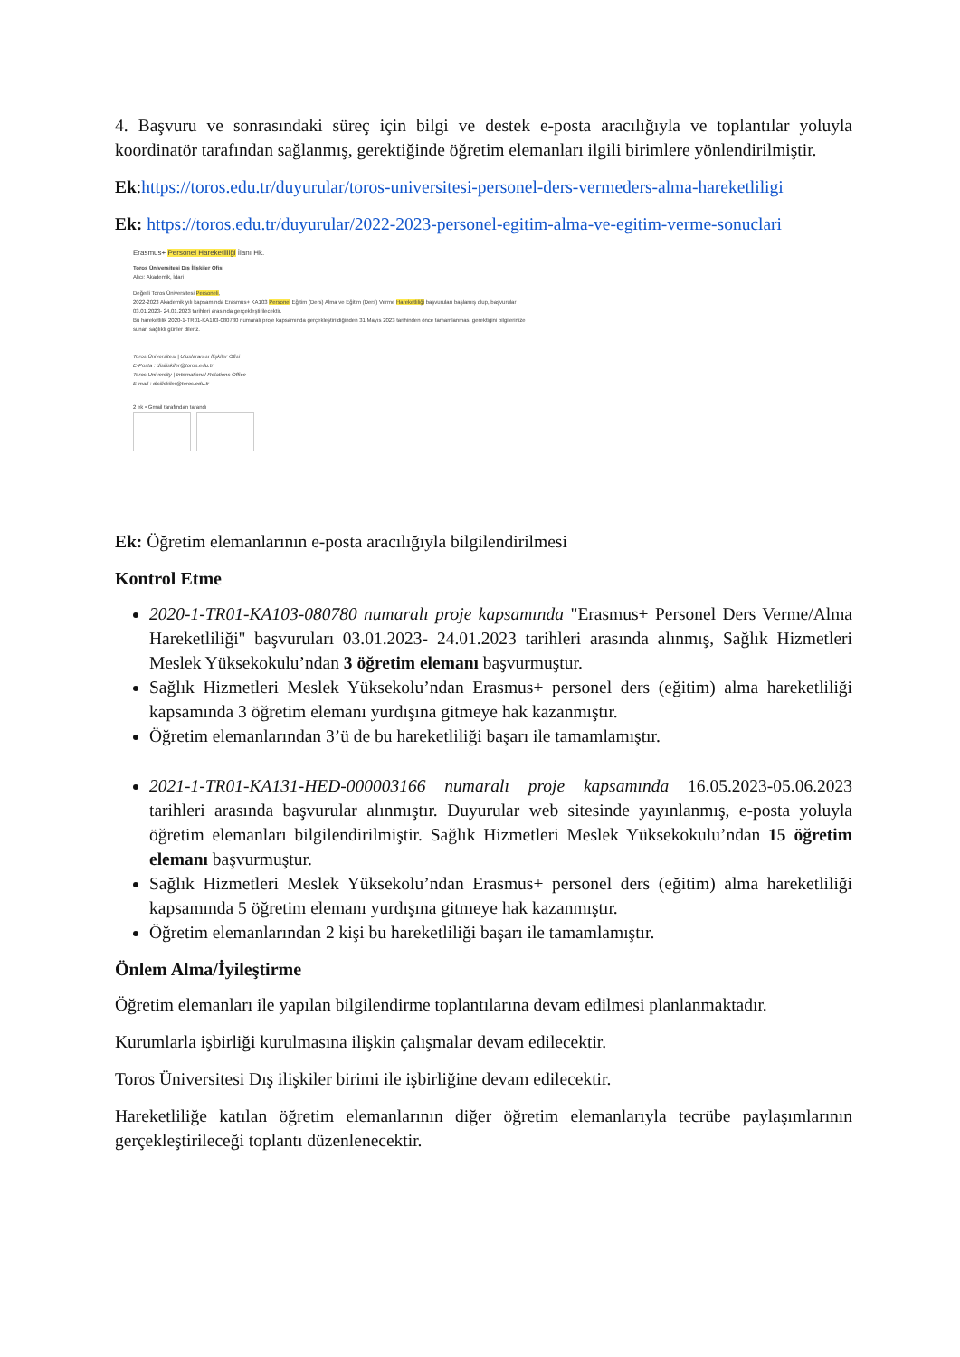4. Başvuru ve sonrasındaki süreç için bilgi ve destek e-posta aracılığıyla ve toplantılar yoluyla koordinatör tarafından sağlanmış, gerektiğinde öğretim elemanları ilgili birimlere yönlendirilmiştir.
Ek:https://toros.edu.tr/duyurular/toros-universitesi-personel-ders-vermeders-alma-hareketliligi
Ek: https://toros.edu.tr/duyurular/2022-2023-personel-egitim-alma-ve-egitim-verme-sonuclari
Erasmus+ Personel Hareketliliği İlanı Hk.
Toros Üniversitesi Dış İlişkiler Ofisi
Alıcı: Akademik, İdari
Değerli Toros Üniversitesi Personeli,
2022-2023 Akademik yılı kapsamında Erasmus+ KA103 Personel Eğitim (Ders) Alma ve Eğitim (Ders) Verme Hareketliliği başvuruları başlamış olup, başvurular 03.01.2023- 24.01.2023 tarihleri arasında gerçekleştirilecektir.
Bu hareketlilik 2020-1-TR01-KA103-080780 numaralı proje kapsamında gerçekleştirildiğinden 31 Mayıs 2023 tarihinden önce tamamlanması gerektiğini bilgilerinize sunar, sağlıklı günler dileriz.
Toros Üniversitesi | Uluslararası İlişkiler Ofisi
E-Posta : disiliskiler@toros.edu.tr
Toros University | International Relations Office
E-mail : disiliskiler@toros.edu.tr
2 ek • Gmail tarafından tarandı
Ek: Öğretim elemanlarının e-posta aracılığıyla bilgilendirilmesi
Kontrol Etme
2020-1-TR01-KA103-080780 numaralı proje kapsamında "Erasmus+ Personel Ders Verme/Alma Hareketliliği" başvuruları 03.01.2023- 24.01.2023 tarihleri arasında alınmış, Sağlık Hizmetleri Meslek Yüksekokulu’ndan 3 öğretim elemanı başvurmuştur.
Sağlık Hizmetleri Meslek Yüksekolu’ndan Erasmus+ personel ders (eğitim) alma hareketliliği kapsamında 3 öğretim elemanı yurdışına gitmeye hak kazanmıştır.
Öğretim elemanlarından 3’ü de bu hareketliliği başarı ile tamamlamıştır.
2021-1-TR01-KA131-HED-000003166 numaralı proje kapsamında 16.05.2023-05.06.2023 tarihleri arasında başvurular alınmıştır. Duyurular web sitesinde yayınlanmış, e-posta yoluyla öğretim elemanları bilgilendirilmiştir. Sağlık Hizmetleri Meslek Yüksekokulu’ndan 15 öğretim elemanı başvurmuştur.
Sağlık Hizmetleri Meslek Yüksekolu’ndan Erasmus+ personel ders (eğitim) alma hareketliliği kapsamında 5 öğretim elemanı yurdışına gitmeye hak kazanmıştır.
Öğretim elemanlarından 2 kişi bu hareketliliği başarı ile tamamlamıştır.
Önlem Alma/İyileştirme
Öğretim elemanları ile yapılan bilgilendirme toplantılarına devam edilmesi planlanmaktadır.
Kurumlarla işbirliği kurulmasına ilişkin çalışmalar devam edilecektir.
Toros Üniversitesi Dış ilişkiler birimi ile işbirliğine devam edilecektir.
Hareketliliğe katılan öğretim elemanlarının diğer öğretim elemanlarıyla tecrübe paylaşımlarının gerçekleştirileceği toplantı düzenlenecektir.